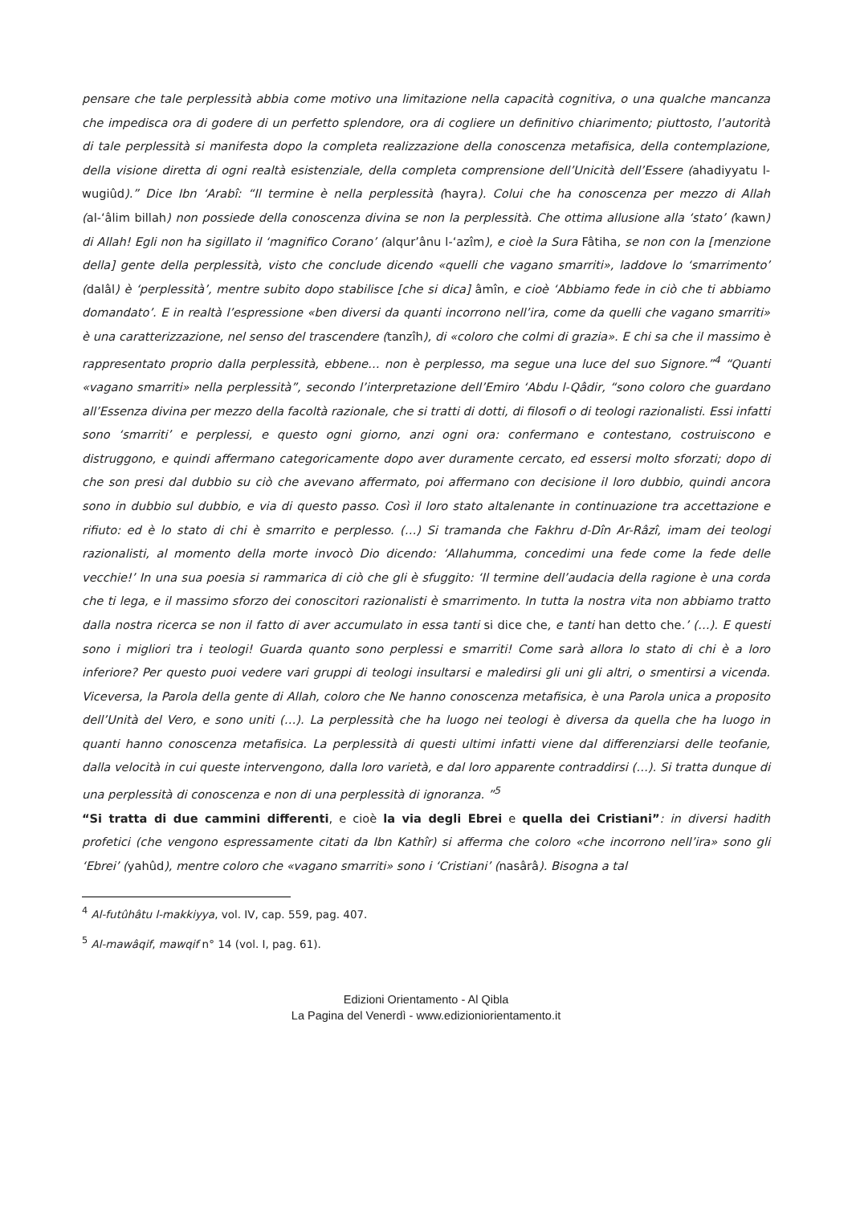pensare che tale perplessità abbia come motivo una limitazione nella capacità cognitiva, o una qualche mancanza che impedisca ora di godere di un perfetto splendore, ora di cogliere un definitivo chiarimento; piuttosto, l’autorità di tale perplessità si manifesta dopo la completa realizzazione della conoscenza metafisica, della contemplazione, della visione diretta di ogni realtà esistenziale, della completa comprensione dell’Unicità dell’Essere (ahadiyyatu l-wugiûd).” Dice Ibn ‘Arabî: “Il termine è nella perplessità (hayra). Colui che ha conoscenza per mezzo di Allah (al-‘âlim billah) non possiede della conoscenza divina se non la perplessità. Che ottima allusione alla ‘stato’ (kawn) di Allah! Egli non ha sigillato il ‘magnifico Corano’ (alqur’ânu l-‘azîm), e cioè la Sura Fâtiha, se non con la [menzione della] gente della perplessità, visto che conclude dicendo «quelli che vagano smarriti», laddove lo ‘smarrimento’ (dalâl) è ‘perplessità’, mentre subito dopo stabilisce [che si dica] âmîn, e cioè ‘Abbiamo fede in ciò che ti abbiamo domandato’. E in realtà l’espressione «ben diversi da quanti incorrono nell’ira, come da quelli che vagano smarriti» è una caratterizzazione, nel senso del trascendere (tanzîh), di «coloro che colmi di grazia». E chi sa che il massimo è rappresentato proprio dalla perplessità, ebbene… non è perplesso, ma segue una luce del suo Signore.”<sup>4</sup> “Quanti «vagano smarriti» nella perplessità”, secondo l’interpretazione dell’Emiro ‘Abdu l-Qâdir, “sono coloro che guardano all’Essenza divina per mezzo della facoltà razionale, che si tratti di dotti, di filosofi o di teologi razionalisti. Essi infatti sono ‘smarriti’ e perplessi, e questo ogni giorno, anzi ogni ora: confermano e contestano, costruiscono e distruggono, e quindi affermano categoricamente dopo aver duramente cercato, ed essersi molto sforzati; dopo di che son presi dal dubbio su ciò che avevano affermato, poi affermano con decisione il loro dubbio, quindi ancora sono in dubbio sul dubbio, e via di questo passo. Così il loro stato altalenante in continuazione tra accettazione e rifiuto: ed è lo stato di chi è smarrito e perplesso. (…) Si tramanda che Fakhru d-Dîn Ar-Râzî, imam dei teologi razionalisti, al momento della morte invocò Dio dicendo: ‘Allahumma, concedimi una fede come la fede delle vecchie!’ In una sua poesia si rammarica di ciò che gli è sfuggito: ‘Il termine dell’audacia della ragione è una corda che ti lega, e il massimo sforzo dei conoscitori razionalisti è smarrimento. In tutta la nostra vita non abbiamo tratto dalla nostra ricerca se non il fatto di aver accumulato in essa tanti si dice che, e tanti han detto che.’ (…). E questi sono i migliori tra i teologi! Guarda quanto sono perplessi e smarriti! Come sarà allora lo stato di chi è a loro inferiore? Per questo puoi vedere vari gruppi di teologi insultarsi e maledirsi gli uni gli altri, o smentirsi a vicenda. Viceversa, la Parola della gente di Allah, coloro che Ne hanno conoscenza metafisica, è una Parola unica a proposito dell’Unità del Vero, e sono uniti (…). La perplessità che ha luogo nei teologi è diversa da quella che ha luogo in quanti hanno conoscenza metafisica. La perplessità di questi ultimi infatti viene dal differenziarsi delle teofanie, dalla velocità in cui queste intervengono, dalla loro varietà, e dal loro apparente contraddirsi (…). Si tratta dunque di una perplessità di conoscenza e non di una perplessità di ignoranza. ”<sup>5</sup>
“Si tratta di due cammini differenti, e cioè la via degli Ebrei e quella dei Cristiani”: in diversi hadith profetici (che vengono espressamente citati da Ibn Kathîr) si afferma che coloro «che incorrono nell’ira» sono gli ‘Ebrei’ (yahûd), mentre coloro che «vagano smarriti» sono i ‘Cristiani’ (nasârâ). Bisogna a tal
<sup>4</sup> Al-futûhâtu l-makkiyya, vol. IV, cap. 559, pag. 407.
<sup>5</sup> Al-mawâqif, mawqif n° 14 (vol. I, pag. 61).
Edizioni Orientamento - Al Qibla
La Pagina del Venerdì - www.edizioniorientamento.it